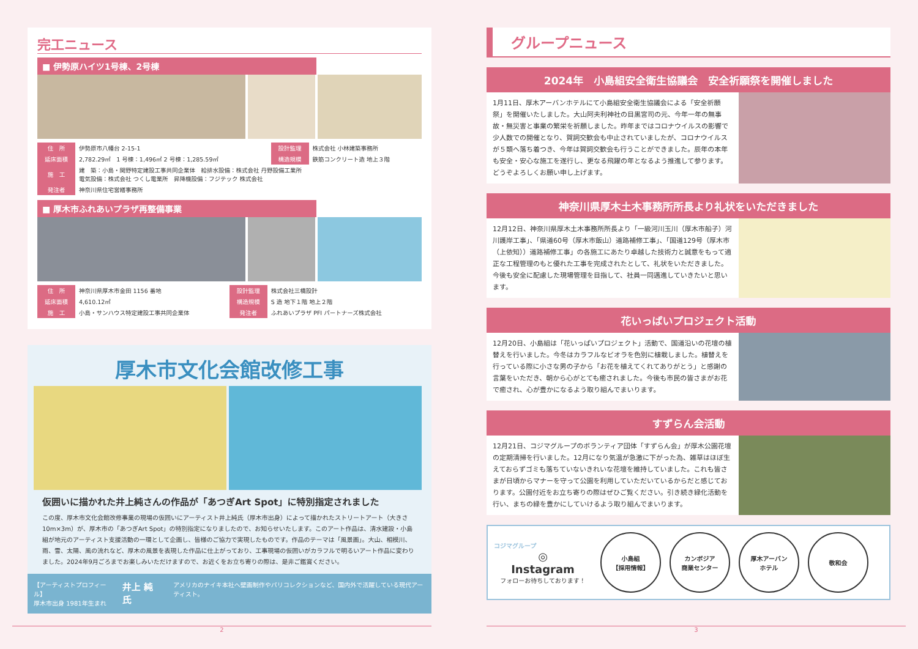完工ニュース
■ 伊勢原ハイツ1号棟、2号棟
| 住 所 | 伊勢原市八幡台 2-15-1 | 設計監理 | 株式会社 小林建築事務所 |
| 延床面積 | 2,782.29㎡ 1 号棟：1,496㎡ 2 号棟：1,285.59㎡ | 構造規模 | 鉄筋コンクリート造 地上３階 |
| 施 工 | 建 築：小島・関野特定建設工事共同企業体 給排水設備：株式会社 丹野設備工業所 電気設備：株式会社 つくし電業所 昇降機設備：フジテック 株式会社 | | |
| 発注者 | 神奈川県住宅営繕事務所 | | |
■ 厚木市ふれあいプラザ再整備事業
| 住 所 | 神奈川県厚木市金田 1156 番地 | 設計監理 | 株式会社三橋設計 |
| 延床面積 | 4,610.12㎡ | 構造規模 | S 造 地下１階 地上２階 |
| 施 工 | 小島・サンハウス特定建設工事共同企業体 | 発注者 | ふれあいプラザ PFI パートナーズ株式会社 |
厚木市文化会館改修工事
仮囲いに描かれた井上純さんの作品が「あつぎArt Spot」に特別指定されました
この度、厚木市文化会館改修事業の現場の仮囲いにアーティスト井上純氏（厚木市出身）によって描かれたストリートアート（大きさ10m×3m）が、厚木市の「あつぎArt Spot」の特別指定になりましたので、お知らせいたします。このアート作品は、清水建設・小島組が地元のアーティスト支援活動の一環として企画し、皆様のご協力で実現したものです。作品のテーマは「風景画」。大山、相模川、雨、雪、太陽、風の流れなど、厚木の風景を表現した作品に仕上がっており、工事現場の仮囲いがカラフルで明るいアート作品に変わりました。2024年9月ごろまでお楽しみいただけますので、お近くをお立ち寄りの際は、是非ご鑑賞ください。
【アーティストプロフィール】
厚木市出身 1981年生まれ
井上 純 氏
アメリカのナイキ本社へ壁画制作やパリコレクションなど、国内外で活躍している現代アーティスト。
グループニュース
2024年　小島組安全衛生協議会　安全祈願祭を開催しました
1月11日、厚木アーバンホテルにて小島組安全衛生協議会による「安全祈願祭」を開催いたしました。大山阿夫利神社の目黒宮司の元、今年一年の無事故・無災害と事業の繁栄を祈願しました。昨年まではコロナウイルスの影響で少人数での開催となり、賀詞交歓会も中止されていましたが、コロナウイルスが５類へ落ち着つき、今年は賀詞交歓会も行うことができました。辰年の本年も安全・安心な施工を遂行し、更なる飛躍の年となるよう推進して参ります。どうぞよろしくお願い申し上げます。
神奈川県厚木土木事務所所長より礼状をいただきました
12月12日、神奈川県厚木土木事務所所長より「一級河川玉川（厚木市船子）河川護岸工事」、「県道60号（厚木市飯山）道路補修工事」、「国道129号（厚木市（上依知））道路補修工事」の各施工にあたり卓越した技術力と誠意をもって適正な工程管理のもと優れた工事を完成されたとして、礼状をいただきました。今後も安全に配慮した現場管理を目指して、社員一同邁進していきたいと思います。
花いっぱいプロジェクト活動
12月20日、小島組は「花いっぱいプロジェクト」活動で、国道沿いの花壇の植替えを行いました。今冬はカラフルなビオラを色別に植栽しました。植替えを行っている際に小さな男の子から「お花を植えてくれてありがとう」と感謝の言葉をいただき、朝から心がとても癒されました。今後も市民の皆さまがお花で癒され、心が豊かになるよう取り組んでまいります。
すずらん会活動
12月21日、コジマグループのボランティア団体「すずらん会」が厚木公園花壇の定期清掃を行いました。12月になり気温が急激に下がった為、雑草はほぼ生えておらずゴミも落ちていないきれいな花壇を維持していました。これも皆さまが日頃からマナーを守って公園を利用していただいているからだと感じております。公園付近をお立ち寄りの際はぜひご覧ください。引き続き緑化活動を行い、まちの緑を豊かにしていけるよう取り組んでまいります。
コジマグループ
◎
Instagram
フォローお待ちしております！
小島組
【採用情報】
カンボジア
商業センター
厚木アーバン
ホテル
敬和会
2 3